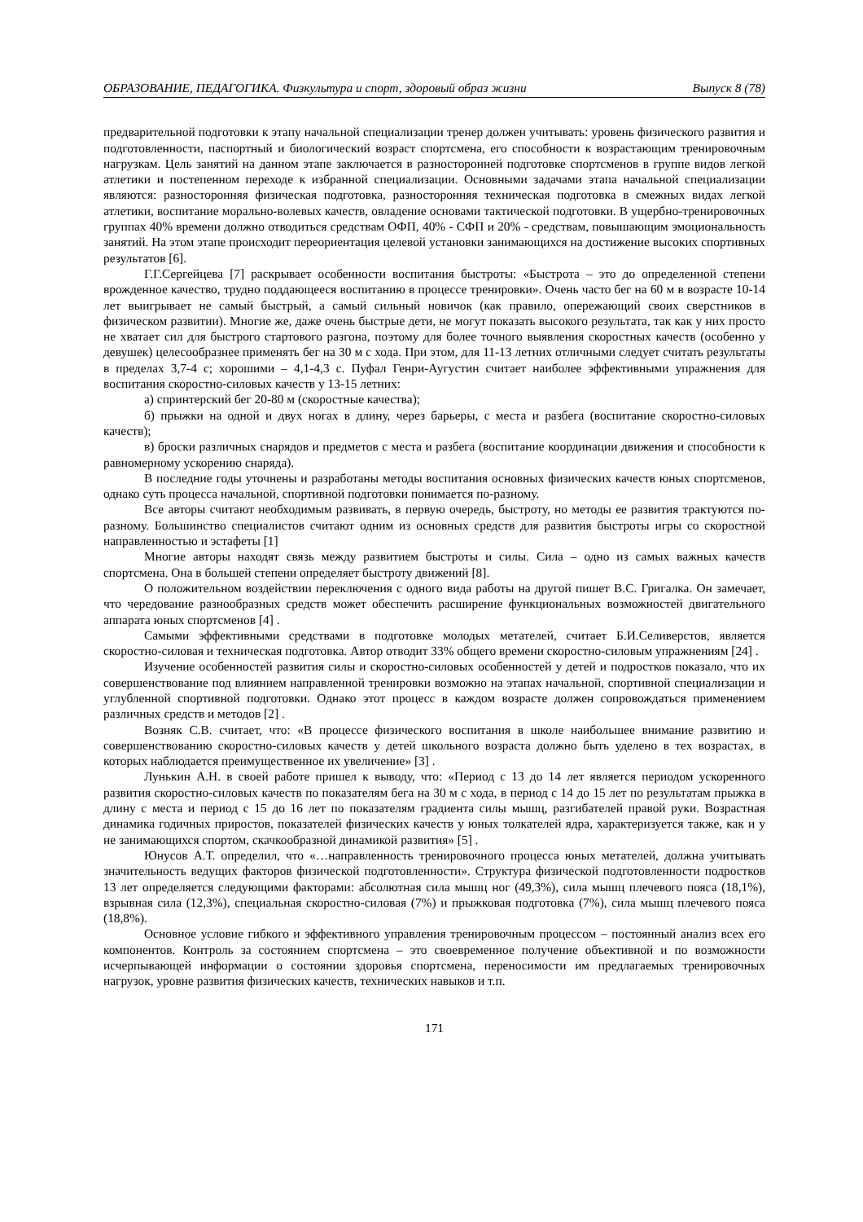ОБРАЗОВАНИЕ, ПЕДАГОГИКА. Физкультура и спорт, здоровый образ жизни Выпуск 8 (78)
предварительной подготовки к этапу начальной специализации тренер должен учитывать: уровень физического развития и подготовленности, паспортный и биологический возраст спортсмена, его способности к возрастающим тренировочным нагрузкам. Цель занятий на данном этапе заключается в разносторонней подготовке спортсменов в группе видов легкой атлетики и постепенном переходе к избранной специализации. Основными задачами этапа начальной специализации являются: разносторонняя физическая подготовка, разносторонняя техническая подготовка в смежных видах легкой атлетики, воспитание морально-волевых качеств, овладение основами тактической подготовки. В ущербно-тренировочных группах 40% времени должно отводиться средствам ОФП, 40% - СФП и 20% - средствам, повышающим эмоциональность занятий. На этом этапе происходит переориентация целевой установки занимающихся на достижение высоких спортивных результатов [6].
Г.Г.Сергейцева [7] раскрывает особенности воспитания быстроты: «Быстрота – это до определенной степени врожденное качество, трудно поддающееся воспитанию в процессе тренировки». Очень часто бег на 60 м в возрасте 10-14 лет выигрывает не самый быстрый, а самый сильный новичок (как правило, опережающий своих сверстников в физическом развитии). Многие же, даже очень быстрые дети, не могут показать высокого результата, так как у них просто не хватает сил для быстрого стартового разгона, поэтому для более точного выявления скоростных качеств (особенно у девушек) целесообразнее применять бег на 30 м с хода. При этом, для 11-13 летних отличными следует считать результаты в пределах 3,7-4 с; хорошими – 4,1-4,3 с. Пуфал Генри-Аугустин считает наиболее эффективными упражнения для воспитания скоростно-силовых качеств у 13-15 летних:
а) спринтерский бег 20-80 м (скоростные качества);
б) прыжки на одной и двух ногах в длину, через барьеры, с места и разбега (воспитание скоростно-силовых качеств);
в) броски различных снарядов и предметов с места и разбега (воспитание координации движения и способности к равномерному ускорению снаряда).
В последние годы уточнены и разработаны методы воспитания основных физических качеств юных спортсменов, однако суть процесса начальной, спортивной подготовки понимается по-разному.
Все авторы считают необходимым развивать, в первую очередь, быстроту, но методы ее развития трактуются по-разному. Большинство специалистов считают одним из основных средств для развития быстроты игры со скоростной направленностью и эстафеты [1]
Многие авторы находят связь между развитием быстроты и силы. Сила – одно из самых важных качеств спортсмена. Она в большей степени определяет быстроту движений [8].
О положительном воздействии переключения с одного вида работы на другой пишет В.С. Григалка. Он замечает, что чередование разнообразных средств может обеспечить расширение функциональных возможностей двигательного аппарата юных спортсменов [4] .
Самыми эффективными средствами в подготовке молодых метателей, считает Б.И.Селиверстов, является скоростно-силовая и техническая подготовка. Автор отводит 33% общего времени скоростно-силовым упражнениям [24] .
Изучение особенностей развития силы и скоростно-силовых особенностей у детей и подростков показало, что их совершенствование под влиянием направленной тренировки возможно на этапах начальной, спортивной специализации и углубленной спортивной подготовки. Однако этот процесс в каждом возрасте должен сопровождаться применением различных средств и методов [2] .
Возняк С.В. считает, что: «В процессе физического воспитания в школе наибольшее внимание развитию и совершенствованию скоростно-силовых качеств у детей школьного возраста должно быть уделено в тех возрастах, в которых наблюдается преимущественное их увеличение» [3] .
Лунькин А.Н. в своей работе пришел к выводу, что: «Период с 13 до 14 лет является периодом ускоренного развития скоростно-силовых качеств по показателям бега на 30 м с хода, в период с 14 до 15 лет по результатам прыжка в длину с места и период с 15 до 16 лет по показателям градиента силы мышц, разгибателей правой руки. Возрастная динамика годичных приростов, показателей физических качеств у юных толкателей ядра, характеризуется также, как и у не занимающихся спортом, скачкообразной динамикой развития» [5] .
Юнусов А.Т. определил, что «…направленность тренировочного процесса юных метателей, должна учитывать значительность ведущих факторов физической подготовленности». Структура физической подготовленности подростков 13 лет определяется следующими факторами: абсолютная сила мышц ног (49,3%), сила мышц плечевого пояса (18,1%), взрывная сила (12,3%), специальная скоростно-силовая (7%) и прыжковая подготовка (7%), сила мышц плечевого пояса (18,8%).
Основное условие гибкого и эффективного управления тренировочным процессом – постоянный анализ всех его компонентов. Контроль за состоянием спортсмена – это своевременное получение объективной и по возможности исчерпывающей информации о состоянии здоровья спортсмена, переносимости им предлагаемых тренировочных нагрузок, уровне развития физических качеств, технических навыков и т.п.
171